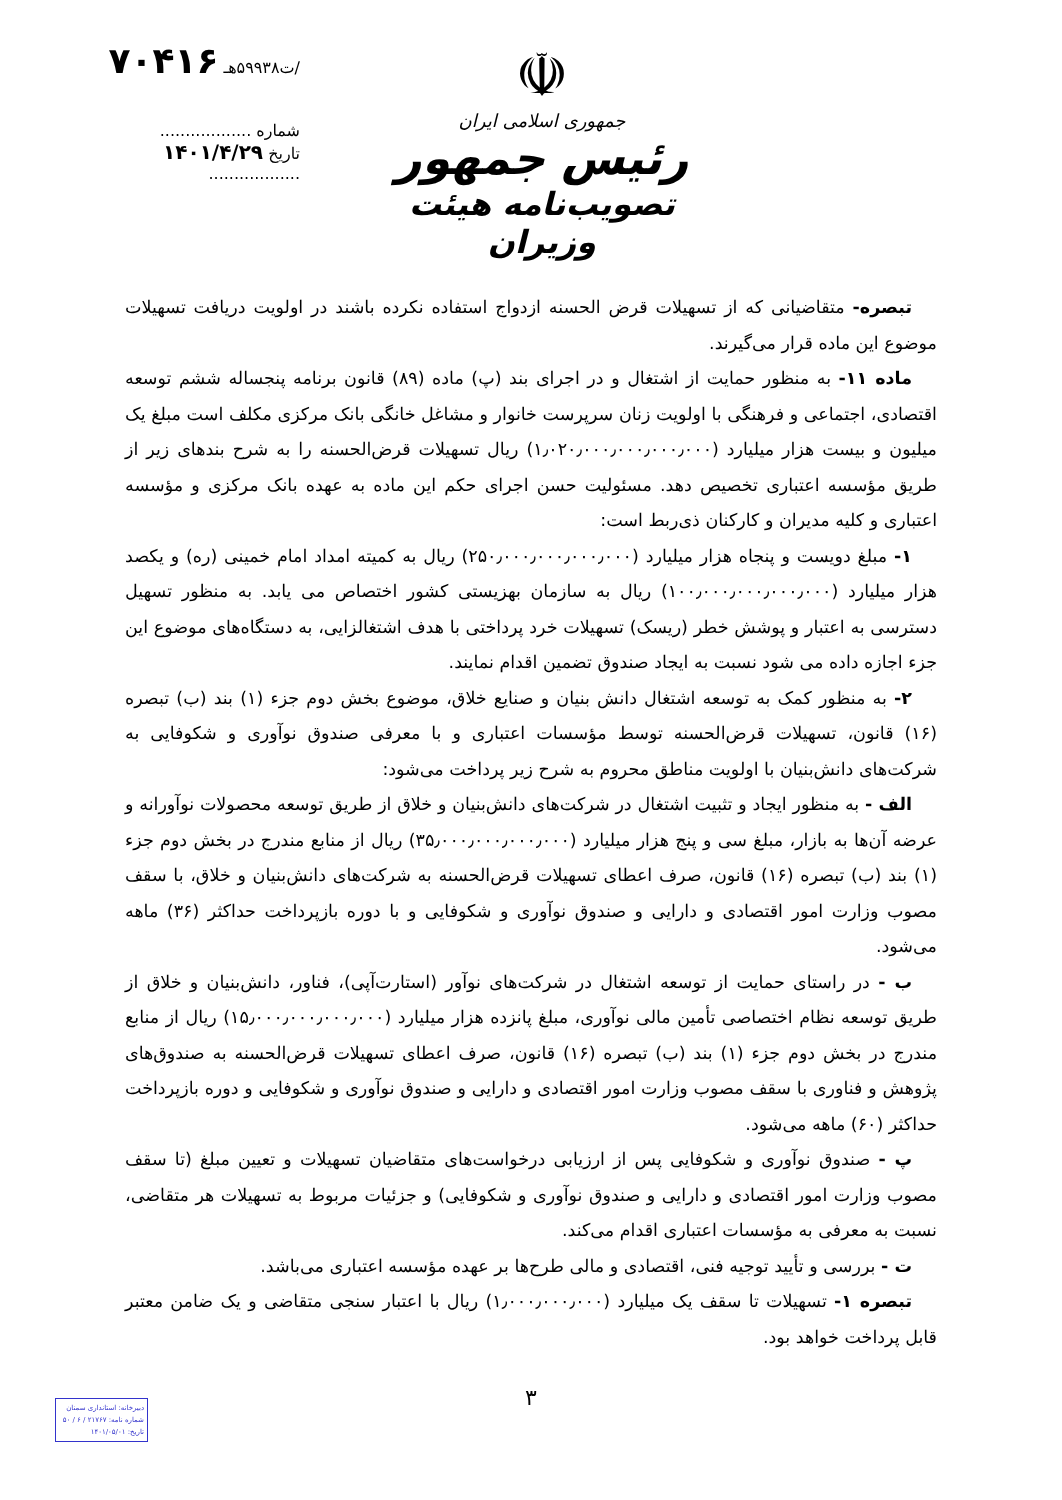/ت۵۹۹۳۸هـ ۷۰۴۱۶
شماره ..................
تاریخ ۱۴۰۱/۴/۲۹
..................
☫
جمهوری اسلامی ایران
رئیس جمهور
تصویب‌نامه هیئت وزیران
تبصره- متقاضیانی که از تسهیلات قرض الحسنه ازدواج استفاده نکرده باشند در اولویت دریافت تسهیلات موضوع این ماده قرار می‌گیرند.
ماده ۱۱- به منظور حمایت از اشتغال و در اجرای بند (پ) ماده (۸۹) قانون برنامه پنجساله ششم توسعه اقتصادی، اجتماعی و فرهنگی با اولویت زنان سرپرست خانوار و مشاغل خانگی بانک مرکزی مکلف است مبلغ یک میلیون و بیست هزار میلیارد (۱٫۰۲۰٫۰۰۰٫۰۰۰٫۰۰۰٫۰۰۰) ریال تسهیلات قرض‌الحسنه را به شرح بندهای زیر از طریق مؤسسه اعتباری تخصیص دهد. مسئولیت حسن اجرای حکم این ماده به عهده بانک مرکزی و مؤسسه اعتباری و کلیه مدیران و کارکنان ذی‌ربط است:
۱- مبلغ دویست و پنجاه هزار میلیارد (۲۵۰٫۰۰۰٫۰۰۰٫۰۰۰٫۰۰۰) ریال به کمیته امداد امام خمینی (ره) و یکصد هزار میلیارد (۱۰۰٫۰۰۰٫۰۰۰٫۰۰۰٫۰۰۰) ریال به سازمان بهزیستی کشور اختصاص می یابد. به منظور تسهیل دسترسی به اعتبار و پوشش خطر (ریسک) تسهیلات خرد پرداختی با هدف اشتغالزایی، به دستگاه‌های موضوع این جزء اجازه داده می شود نسبت به ایجاد صندوق تضمین اقدام نمایند.
۲- به منظور کمک به توسعه اشتغال دانش بنیان و صنایع خلاق، موضوع بخش دوم جزء (۱) بند (ب) تبصره (۱۶) قانون، تسهیلات قرض‌الحسنه توسط مؤسسات اعتباری و با معرفی صندوق نوآوری و شکوفایی به شرکت‌های دانش‌بنیان با اولویت مناطق محروم به شرح زیر پرداخت می‌شود:
الف - به منظور ایجاد و تثبیت اشتغال در شرکت‌های دانش‌بنیان و خلاق از طریق توسعه محصولات نوآورانه و عرضه آن‌ها به بازار، مبلغ سی و پنج هزار میلیارد (۳۵٫۰۰۰٫۰۰۰٫۰۰۰٫۰۰۰) ریال از منابع مندرج در بخش دوم جزء (۱) بند (ب) تبصره (۱۶) قانون، صرف اعطای تسهیلات قرض‌الحسنه به شرکت‌های دانش‌بنیان و خلاق، با سقف مصوب وزارت امور اقتصادی و دارایی و صندوق نوآوری و شکوفایی و با دوره بازپرداخت حداکثر (۳۶) ماهه می‌شود.
ب - در راستای حمایت از توسعه اشتغال در شرکت‌های نوآور (استارت‌آپی)، فناور، دانش‌بنیان و خلاق از طریق توسعه نظام اختصاصی تأمین مالی نوآوری، مبلغ پانزده هزار میلیارد (۱۵٫۰۰۰٫۰۰۰٫۰۰۰٫۰۰۰) ریال از منابع مندرج در بخش دوم جزء (۱) بند (ب) تبصره (۱۶) قانون، صرف اعطای تسهیلات قرض‌الحسنه به صندوق‌های پژوهش و فناوری با سقف مصوب وزارت امور اقتصادی و دارایی و صندوق نوآوری و شکوفایی و دوره بازپرداخت حداکثر (۶۰) ماهه می‌شود.
پ - صندوق نوآوری و شکوفایی پس از ارزیابی درخواست‌های متقاضیان تسهیلات و تعیین مبلغ (تا سقف مصوب وزارت امور اقتصادی و دارایی و صندوق نوآوری و شکوفایی) و جزئیات مربوط به تسهیلات هر متقاضی، نسبت به معرفی به مؤسسات اعتباری اقدام می‌کند.
ت - بررسی و تأیید توجیه فنی، اقتصادی و مالی طرح‌ها بر عهده مؤسسه اعتباری می‌باشد.
تبصره ۱- تسهیلات تا سقف یک میلیارد (۱٫۰۰۰٫۰۰۰٫۰۰۰) ریال با اعتبار سنجی متقاضی و یک ضامن معتبر قابل پرداخت خواهد بود.
۳
دبیرخانه: استانداری سمنان
شماره نامه: ۲۱۷۶۷ / ۶ / ۵۰
تاریخ: ۱۴۰۱/۰۵/۰۱